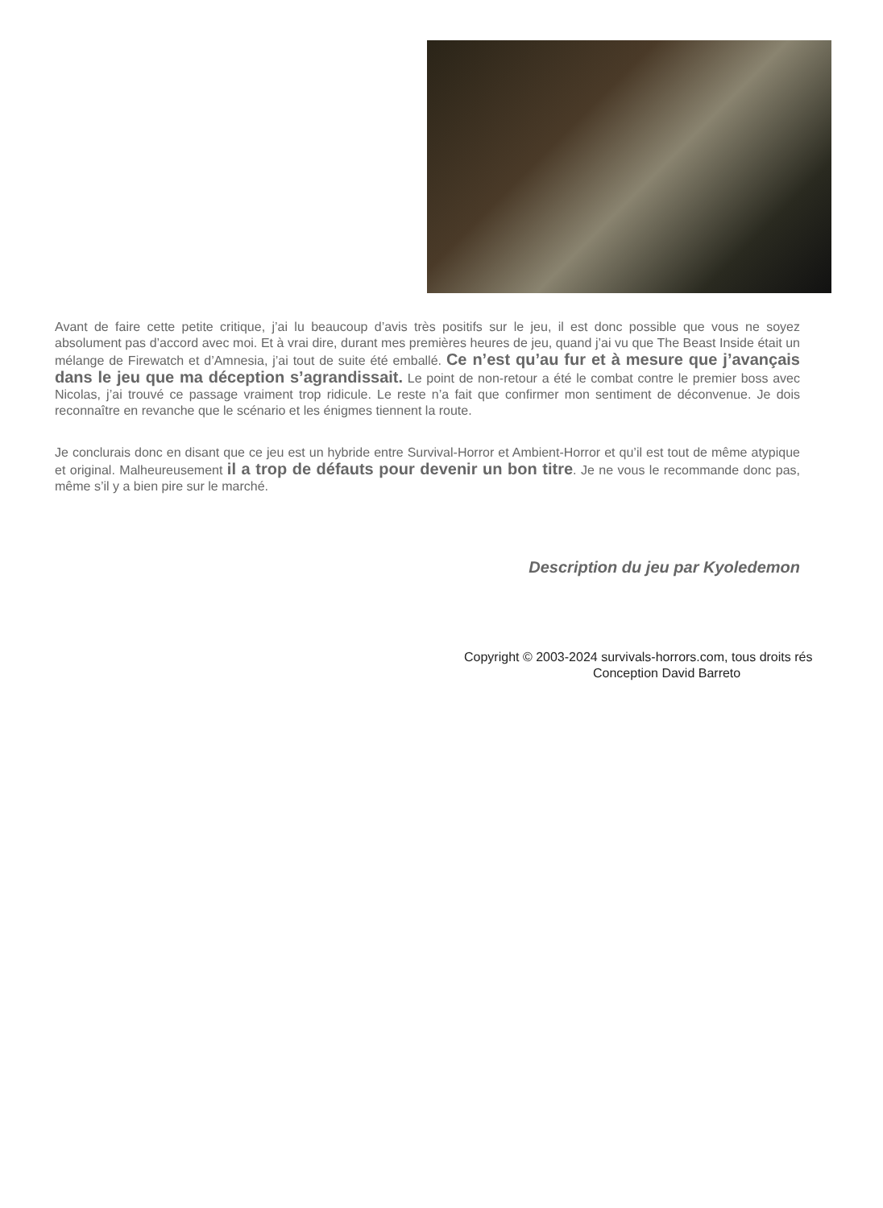Avant de faire cette petite critique, j’ai lu beaucoup d’avis très positifs sur le jeu, il est donc possible que vous ne soyez absolument pas d’accord avec moi. Et à vrai dire, durant mes premières heures de jeu, quand j’ai vu que The Beast Inside était un mélange de Firewatch et d’Amnesia, j’ai tout de suite été emballé. Ce n’est qu’au fur et à mesure que j’avançais dans le jeu que ma déception s’agrandissait. Le point de non-retour a été le combat contre le premier boss avec Nicolas, j’ai trouvé ce passage vraiment trop ridicule. Le reste n’a fait que confirmer mon sentiment de déconvenue. Je dois reconnaître en revanche que le scénario et les énigmes tiennent la route.
Je conclurais donc en disant que ce jeu est un hybride entre Survival-Horror et Ambient-Horror et qu’il est tout de même atypique et original. Malheureusement il a trop de défauts pour devenir un bon titre. Je ne vous le recommande donc pas, même s’il y a bien pire sur le marché.
Description du jeu par Kyoledemon
Copyright © 2003-2024 survivals-horrors.com, tous droits rés
Conception David Barreto